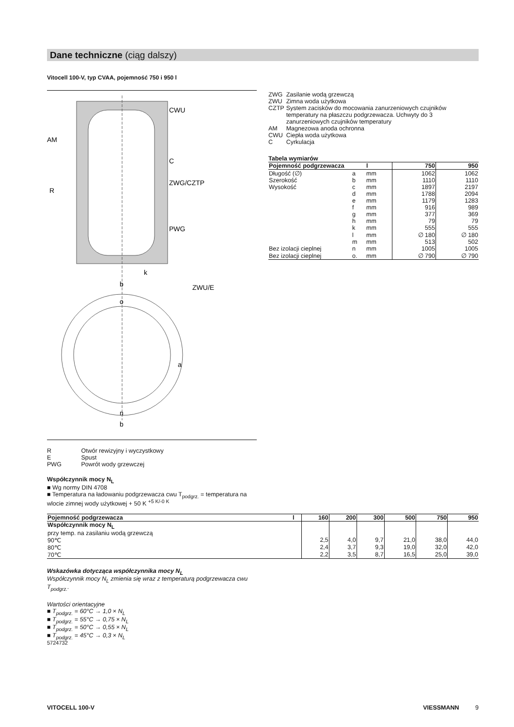Dane techniczne (ciąg dalszy)
Vitocell 100-V, typ CVAA, pojemność 750 i 950 l
CWU
C
ZWG/CZTP
PWG
AM
R
ZWU/E
k
b
o
a
n
b
| R | Otwór rewizyjny i wyczystkowy |
| E | Spust |
| PWG | Powrót wody grzewczej |
| ZWG | Zasilanie wodą grzewczą |
| ZWU | Zimna woda użytkowa |
| CZTP | System zacisków do mocowania zanurzeniowych czujników temperatury na płaszczu podgrzewacza. Uchwyty do 3 zanurzeniowych czujników temperatury |
| AM | Magnezowa anoda ochronna |
| CWU | Ciepła woda użytkowa |
| C | Cyrkulacja |
Tabela wymiarów
| Pojemność podgrzewacza | | l | 750 | 950 |
| Długość (∅) | a | mm | 1062 | 1062 |
| Szerokość | b | mm | 1110 | 1110 |
| Wysokość | c | mm | 1897 | 2197 |
| | d | mm | 1788 | 2094 |
| | e | mm | 1179 | 1283 |
| | f | mm | 916 | 989 |
| | g | mm | 377 | 369 |
| | h | mm | 79 | 79 |
| | k | mm | 555 | 555 |
| | l | mm | ∅ 180 | ∅ 180 |
| | m | mm | 513 | 502 |
| Bez izolacji cieplnej | n | mm | 1005 | 1005 |
| Bez izolacji cieplnej | o. | mm | ∅ 790 | ∅ 790 |
Współczynnik mocy N<sub>L</sub>
■ Wg normy DIN 4708
■ Temperatura na ładowaniu podgrzewacza cwu T<sub>podgrz.</sub> = temperatura na wlocie zimnej wody użytkowej + 50 K <sup>+5 K/-0 K</sup>
| Pojemność podgrzewacza | l | 160 | 200 | 300 | 500 | 750 | 950 |
| Współczynnik mocy N<sub>L</sub> | | | | | | | |
| przy temp. na zasilaniu wodą grzewczą | | | | | | | |
| 90℃ | | 2,5 | 4,0 | 9,7 | 21,0 | 38,0 | 44,0 |
| 80℃ | | 2,4 | 3,7 | 9,3 | 19,0 | 32,0 | 42,0 |
| 70℃ | | 2,2 | 3,5 | 8,7 | 16,5 | 25,0 | 39,0 |
Wskazówka dotycząca współczynnika mocy N<sub>L</sub>
Współczynnik mocy N<sub>L</sub> zmienia się wraz z temperaturą podgrzewacza cwu T<sub>podgrz.</sub>.
Wartości orientacyjne
■ T<sub>podgrz.</sub> = 60°C → 1,0 × N<sub>L</sub>
■ T<sub>podgrz.</sub> = 55°C → 0,75 × N<sub>L</sub>
■ T<sub>podgrz.</sub> = 50°C → 0,55 × N<sub>L</sub>
■ T<sub>podgrz.</sub> = 45°C → 0,3 × N<sub>L</sub>
5724732
VITOCELL 100-V VIESSMANN 9